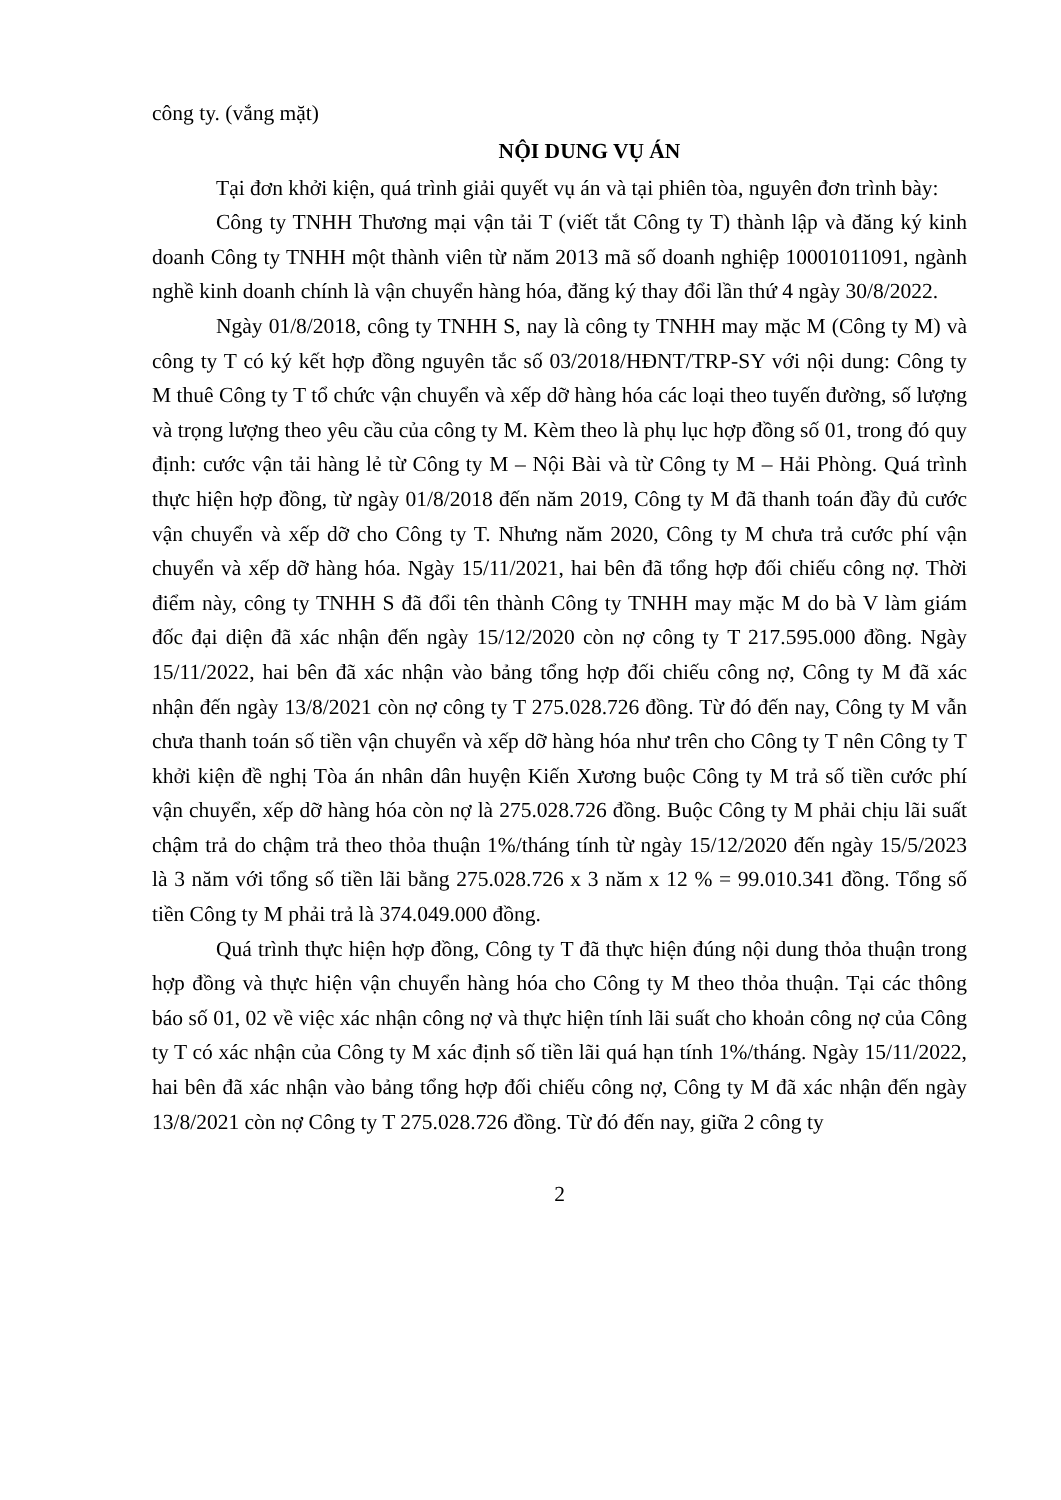công ty. (vắng mặt)
NỘI DUNG VỤ ÁN
Tại đơn khởi kiện, quá trình giải quyết vụ án và tại phiên tòa, nguyên đơn trình bày:
Công ty TNHH Thương mại vận tải T (viết tắt Công ty T) thành lập và đăng ký kinh doanh Công ty TNHH một thành viên từ năm 2013 mã số doanh nghiệp 10001011091, ngành nghề kinh doanh chính là vận chuyển hàng hóa, đăng ký thay đổi lần thứ 4 ngày 30/8/2022.
Ngày 01/8/2018, công ty TNHH S, nay là công ty TNHH may mặc M (Công ty M) và công ty T có ký kết hợp đồng nguyên tắc số 03/2018/HĐNT/TRP-SY với nội dung: Công ty M thuê Công ty T tổ chức vận chuyển và xếp dỡ hàng hóa các loại theo tuyến đường, số lượng và trọng lượng theo yêu cầu của công ty M. Kèm theo là phụ lục hợp đồng số 01, trong đó quy định: cước vận tải hàng lẻ từ Công ty M – Nội Bài và từ Công ty M – Hải Phòng. Quá trình thực hiện hợp đồng, từ ngày 01/8/2018 đến năm 2019, Công ty M đã thanh toán đầy đủ cước vận chuyển và xếp dỡ cho Công ty T. Nhưng năm 2020, Công ty M chưa trả cước phí vận chuyển và xếp dỡ hàng hóa. Ngày 15/11/2021, hai bên đã tổng hợp đối chiếu công nợ. Thời điểm này, công ty TNHH S đã đổi tên thành Công ty TNHH may mặc M do bà V làm giám đốc đại diện đã xác nhận đến ngày 15/12/2020 còn nợ công ty T 217.595.000 đồng. Ngày 15/11/2022, hai bên đã xác nhận vào bảng tổng hợp đối chiếu công nợ, Công ty M đã xác nhận đến ngày 13/8/2021 còn nợ công ty T 275.028.726 đồng. Từ đó đến nay, Công ty M vẫn chưa thanh toán số tiền vận chuyển và xếp dỡ hàng hóa như trên cho Công ty T nên Công ty T khởi kiện đề nghị Tòa án nhân dân huyện Kiến Xương buộc Công ty M trả số tiền cước phí vận chuyển, xếp dỡ hàng hóa còn nợ là 275.028.726 đồng. Buộc Công ty M phải chịu lãi suất chậm trả do chậm trả theo thỏa thuận 1%/tháng tính từ ngày 15/12/2020 đến ngày 15/5/2023 là 3 năm với tổng số tiền lãi bằng 275.028.726 x 3 năm x 12 % = 99.010.341 đồng. Tổng số tiền Công ty M phải trả là 374.049.000 đồng.
Quá trình thực hiện hợp đồng, Công ty T đã thực hiện đúng nội dung thỏa thuận trong hợp đồng và thực hiện vận chuyển hàng hóa cho Công ty M theo thỏa thuận. Tại các thông báo số 01, 02 về việc xác nhận công nợ và thực hiện tính lãi suất cho khoản công nợ của Công ty T có xác nhận của Công ty M xác định số tiền lãi quá hạn tính 1%/tháng. Ngày 15/11/2022, hai bên đã xác nhận vào bảng tổng hợp đối chiếu công nợ, Công ty M đã xác nhận đến ngày 13/8/2021 còn nợ Công ty T 275.028.726 đồng. Từ đó đến nay, giữa 2 công ty
2